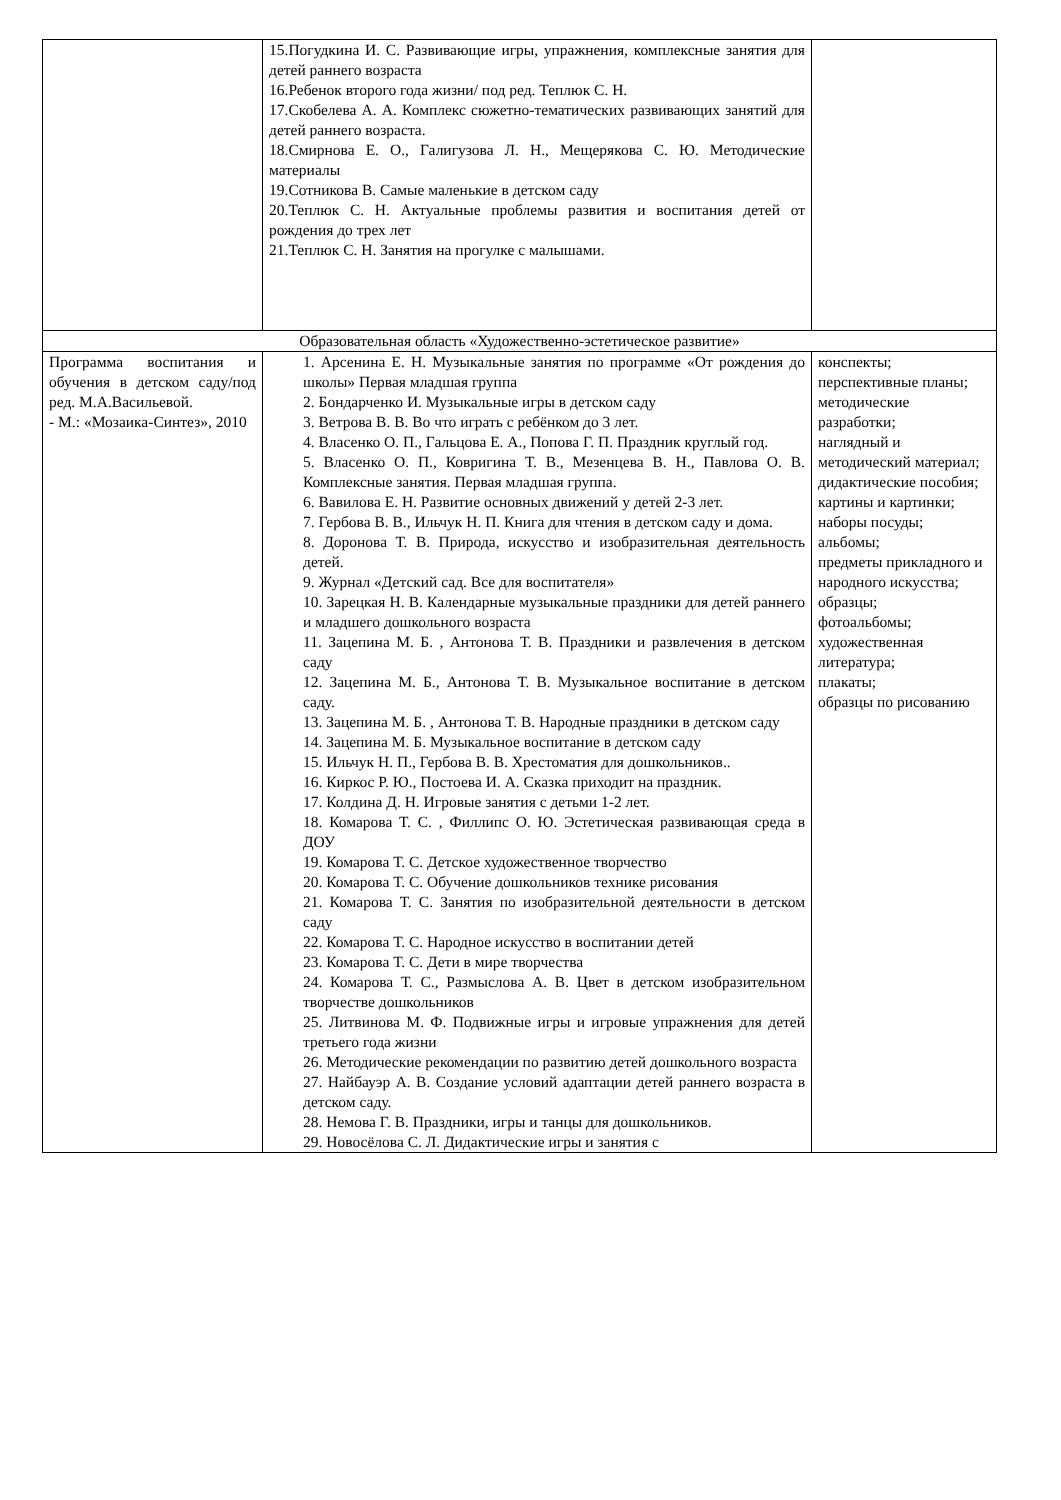| | 15.Погудкина И. С. Развивающие игры, упражнения, комплексные занятия для детей раннего возраста 16.Ребенок второго года жизни/ под ред. Теплюк С. Н. 17.Скобелева А. А. Комплекс сюжетно-тематических развивающих занятий для детей раннего возраста. 18.Смирнова Е. О., Галигузова Л. Н., Мещерякова С. Ю. Методические материалы 19.Сотникова В. Самые маленькие в детском саду 20.Теплюк С. Н. Актуальные проблемы развития и воспитания детей от рождения до трех лет 21.Теплюк С. Н. Занятия на прогулке с малышами. | |
| Образовательная область «Художественно-эстетическое развитие» | | |
| Программа воспитания и обучения в детском саду/под ред. М.А.Васильевой. - М.: «Мозаика-Синтез», 2010 | 1. Арсенина Е. Н. Музыкальные занятия по программе «От рождения до школы» Первая младшая группа 2. Бондарченко И. Музыкальные игры в детском саду 3. Ветрова В. В. Во что играть с ребёнком до 3 лет. 4. Власенко О. П., Гальцова Е. А., Попова Г. П. Праздник круглый год. 5. Власенко О. П., Ковригина Т. В., Мезенцева В. Н., Павлова О. В. Комплексные занятия. Первая младшая группа. 6. Вавилова Е. Н. Развитие основных движений у детей 2-3 лет. 7. Гербова В. В., Ильчук Н. П. Книга для чтения в детском саду и дома. 8. Доронова Т. В. Природа, искусство и изобразительная деятельность детей. 9. Журнал «Детский сад. Все для воспитателя» 10. Зарецкая Н. В. Календарные музыкальные праздники для детей раннего и младшего дошкольного возраста 11. Зацепина М. Б. , Антонова Т. В. Праздники и развлечения в детском саду 12. Зацепина М. Б., Антонова Т. В. Музыкальное воспитание в детском саду. 13. Зацепина М. Б. , Антонова Т. В. Народные праздники в детском саду 14. Зацепина М. Б. Музыкальное воспитание в детском саду 15. Ильчук Н. П., Гербова В. В. Хрестоматия для дошкольников.. 16. Киркос Р. Ю., Постоева И. А. Сказка приходит на праздник. 17. Колдина Д. Н. Игровые занятия с детьми 1-2 лет. 18. Комарова Т. С. , Филлипс О. Ю. Эстетическая развивающая среда в ДОУ 19. Комарова Т. С. Детское художественное творчество 20. Комарова Т. С. Обучение дошкольников технике рисования 21. Комарова Т. С. Занятия по изобразительной деятельности в детском саду 22. Комарова Т. С. Народное искусство в воспитании детей 23. Комарова Т. С. Дети в мире творчества 24. Комарова Т. С., Размыслова А. В. Цвет в детском изобразительном творчестве дошкольников 25. Литвинова М. Ф. Подвижные игры и игровые упражнения для детей третьего года жизни 26. Методические рекомендации по развитию детей дошкольного возраста 27. Найбауэр А. В. Создание условий адаптации детей раннего возраста в детском саду. 28. Немова Г. В. Праздники, игры и танцы для дошкольников. 29. Новосёлова С. Л. Дидактические игры и занятия с | конспекты; перспективные планы; методические разработки; наглядный и методический материал; дидактические пособия; картины и картинки; наборы посуды; альбомы; предметы прикладного и народного искусства; образцы; фотоальбомы; художественная литература; плакаты; образцы по рисованию |